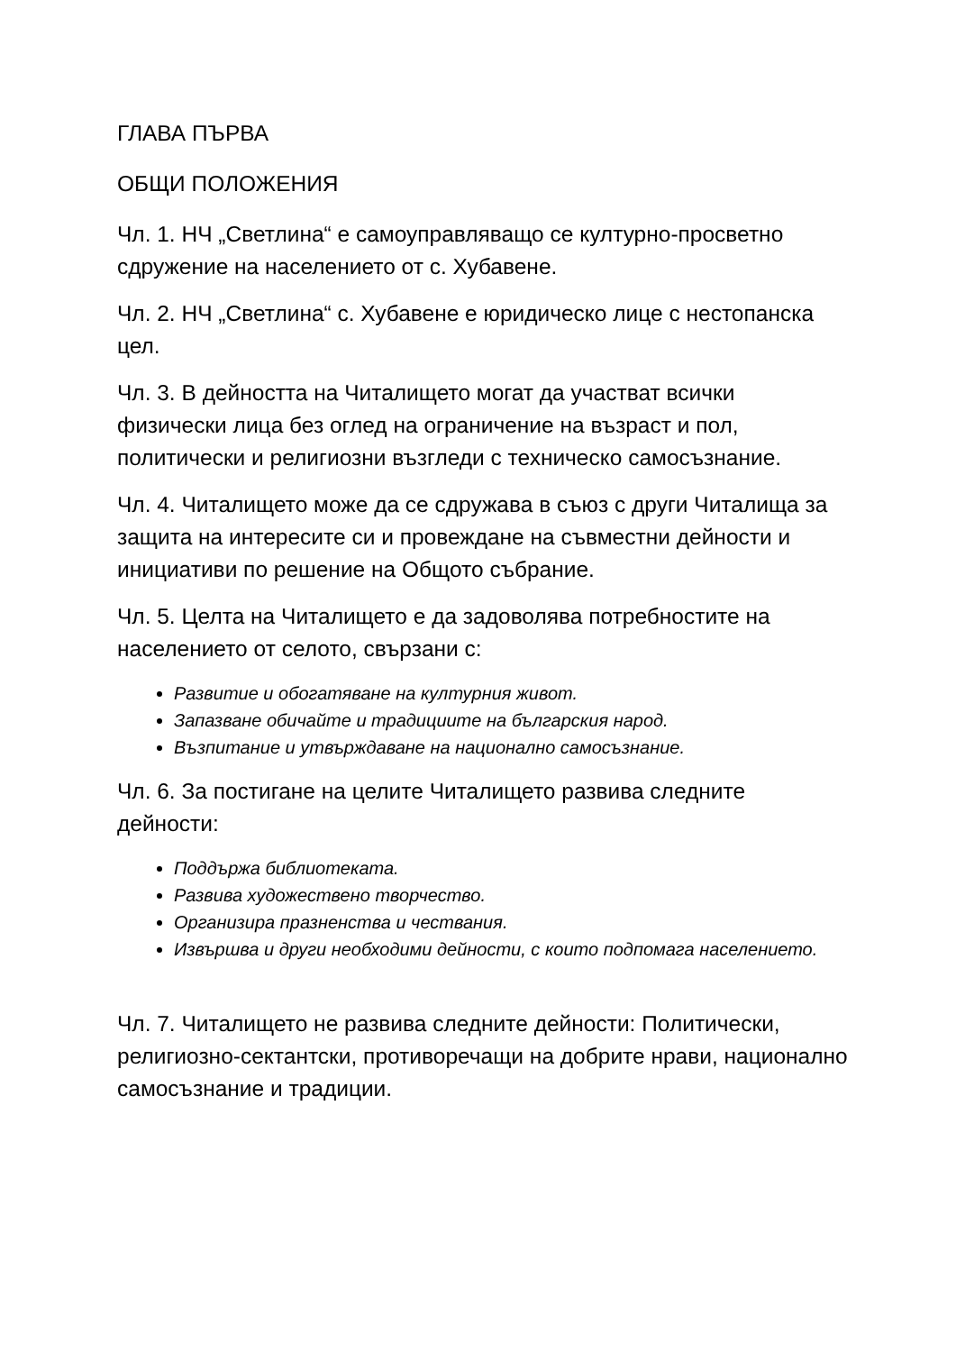ГЛАВА ПЪРВА
ОБЩИ ПОЛОЖЕНИЯ
Чл. 1. НЧ „Светлина“ е самоуправляващо се културно-просветно сдружение на населението от с. Хубавене.
Чл. 2. НЧ „Светлина“ с. Хубавене е юридическо лице с нестопанска цел.
Чл. 3. В дейността на Читалището могат да участват всички физически лица без оглед на ограничение на възраст и пол, политически и религиозни възгледи с техническо самосъзнание.
Чл. 4. Читалището може да се сдружава в съюз с други Читалища за защита на интересите си и провеждане на съвместни дейности и инициативи по решение на Общото събрание.
Чл. 5. Целта на Читалището е да задоволява потребностите на населението от селото, свързани с:
Развитие и обогатяване на културния живот.
Запазване обичайте и традициите на българския народ.
Възпитание и утвърждаване на национално самосъзнание.
Чл. 6. За постигане на целите Читалището развива следните дейности:
Поддържа библиотеката.
Развива художествено творчество.
Организира празненства и чествания.
Извършва и други необходими дейности, с които подпомага населението.
Чл. 7. Читалището не развива следните дейности: Политически, религиозно-сектантски, противоречащи на добрите нрави, национално самосъзнание и традиции.